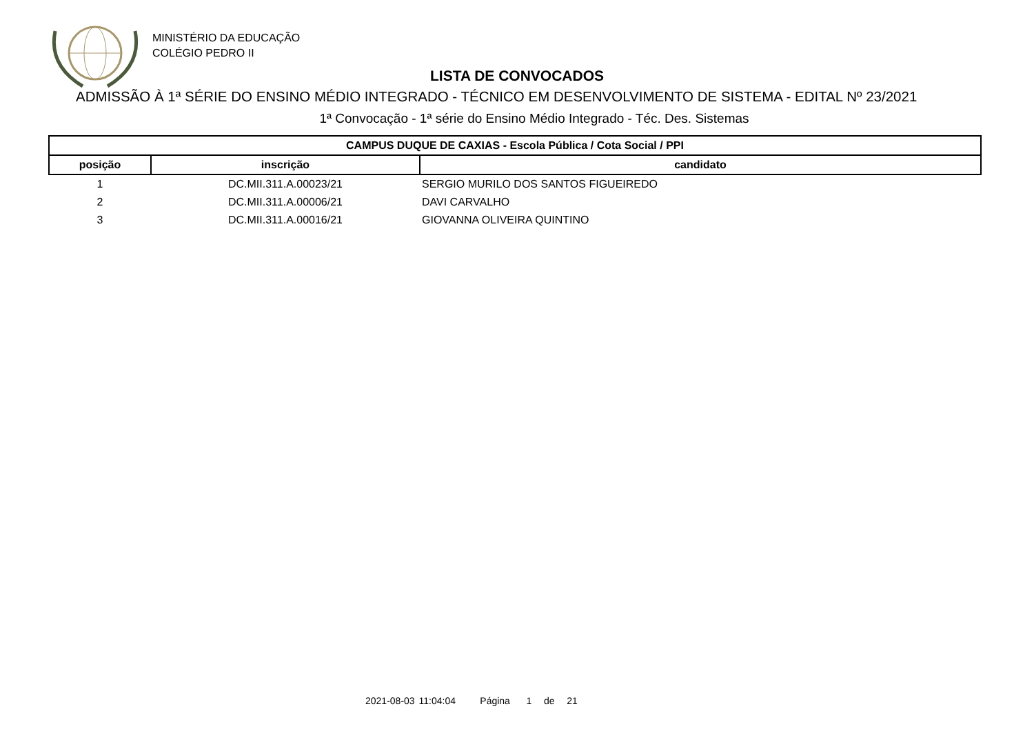MINISTÉRIO DA EDUCAÇÃO
COLÉGIO PEDRO II
LISTA DE CONVOCADOS
ADMISSÃO À 1ª SÉRIE DO ENSINO MÉDIO INTEGRADO - TÉCNICO EM DESENVOLVIMENTO DE SISTEMA - EDITAL Nº 23/2021
1ª Convocação - 1ª série do Ensino Médio Integrado - Téc. Des. Sistemas
| CAMPUS DUQUE DE CAXIAS - Escola Pública / Cota Social / PPI | | |
| --- | --- | --- |
| posição | inscrição | candidato |
| 1 | DC.MII.311.A.00023/21 | SERGIO MURILO DOS SANTOS FIGUEIREDO |
| 2 | DC.MII.311.A.00006/21 | DAVI CARVALHO |
| 3 | DC.MII.311.A.00016/21 | GIOVANNA OLIVEIRA QUINTINO |
2021-08-03 11:04:04 Página 1 de 21